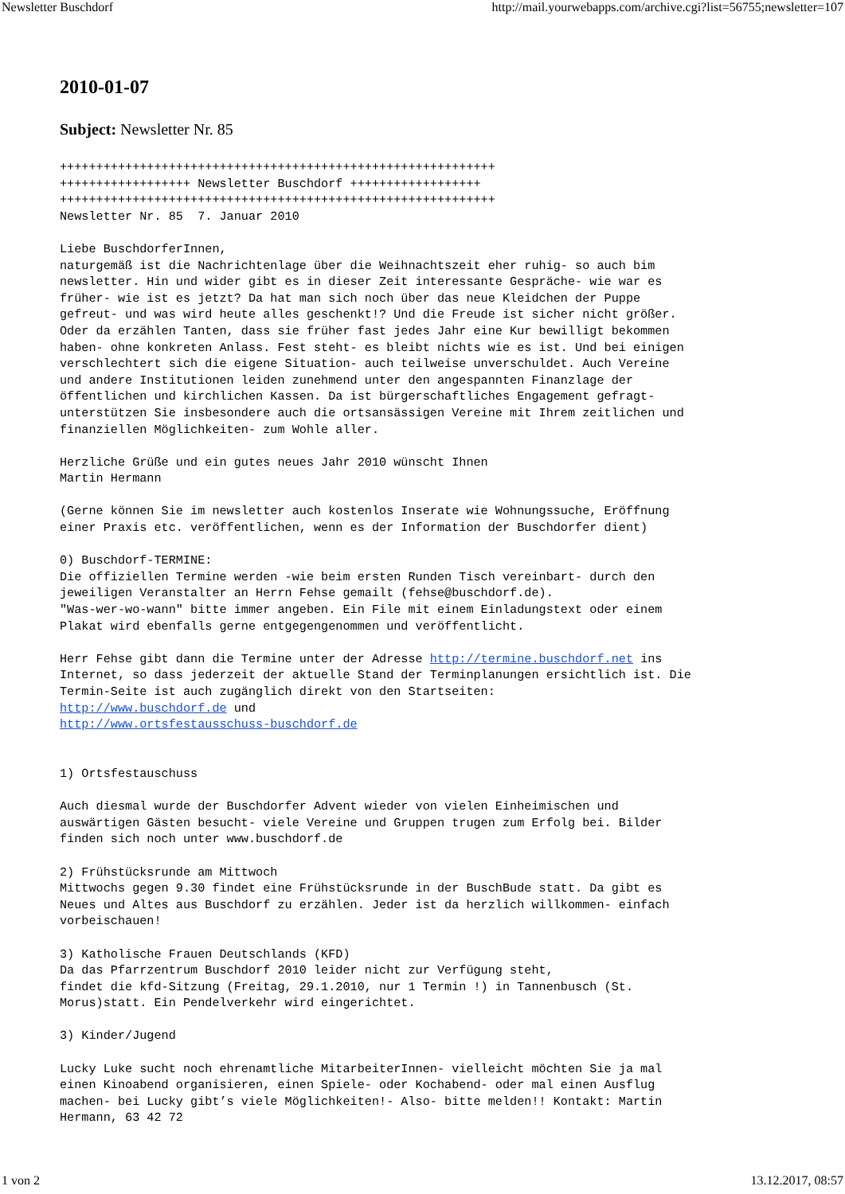Newsletter Buschdorf http://mail.yourwebapps.com/archive.cgi?list=56755;newsletter=107
2010-01-07
Subject: Newsletter Nr. 85
++++++++++++++++++++++++++++++++++++++++++++++++++++++++++++
++++++++++++++++++ Newsletter Buschdorf ++++++++++++++++++
++++++++++++++++++++++++++++++++++++++++++++++++++++++++++++
Newsletter Nr. 85  7. Januar 2010

Liebe BuschdorferInnen,
naturgemäß ist die Nachrichtenlage über die Weihnachtszeit eher ruhig- so auch bim
newsletter. Hin und wider gibt es in dieser Zeit interessante Gespräche- wie war es
früher- wie ist es jetzt? Da hat man sich noch über das neue Kleidchen der Puppe
gefreut- und was wird heute alles geschenkt!? Und die Freude ist sicher nicht größer.
Oder da erzählen Tanten, dass sie früher fast jedes Jahr eine Kur bewilligt bekommen
haben- ohne konkreten Anlass. Fest steht- es bleibt nichts wie es ist. Und bei einigen
verschlechtert sich die eigene Situation- auch teilweise unverschuldet. Auch Vereine
und andere Institutionen leiden zunehmend unter den angespannten Finanzlage der
öffentlichen und kirchlichen Kassen. Da ist bürgerschaftliches Engagement gefragt-
unterstützen Sie insbesondere auch die ortsansässigen Vereine mit Ihrem zeitlichen und
finanziellen Möglichkeiten- zum Wohle aller.

Herzliche Grüße und ein gutes neues Jahr 2010 wünscht Ihnen
Martin Hermann

(Gerne können Sie im newsletter auch kostenlos Inserate wie Wohnungssuche, Eröffnung
einer Praxis etc. veröffentlichen, wenn es der Information der Buschdorfer dient)

0) Buschdorf-TERMINE:
Die offiziellen Termine werden -wie beim ersten Runden Tisch vereinbart- durch den
jeweiligen Veranstalter an Herrn Fehse gemailt (fehse@buschdorf.de).
"Was-wer-wo-wann" bitte immer angeben. Ein File mit einem Einladungstext oder einem
Plakat wird ebenfalls gerne entgegengenommen und veröffentlicht.

Herr Fehse gibt dann die Termine unter der Adresse http://termine.buschdorf.net ins
Internet, so dass jederzeit der aktuelle Stand der Terminplanungen ersichtlich ist. Die
Termin-Seite ist auch zugänglich direkt von den Startseiten:
http://www.buschdorf.de und
http://www.ortsfestausschuss-buschdorf.de


1) Ortsfestauschuss

Auch diesmal wurde der Buschdorfer Advent wieder von vielen Einheimischen und
auswärtigen Gästen besucht- viele Vereine und Gruppen trugen zum Erfolg bei. Bilder
finden sich noch unter www.buschdorf.de

2) Frühstücksrunde am Mittwoch
Mittwochs gegen 9.30 findet eine Frühstücksrunde in der BuschBude statt. Da gibt es
Neues und Altes aus Buschdorf zu erzählen. Jeder ist da herzlich willkommen- einfach
vorbeischauen!

3) Katholische Frauen Deutschlands (KFD)
Da das Pfarrzentrum Buschdorf 2010 leider nicht zur Verfügung steht,
findet die kfd-Sitzung (Freitag, 29.1.2010, nur 1 Termin !) in Tannenbusch (St.
Morus)statt. Ein Pendelverkehr wird eingerichtet.

3) Kinder/Jugend

Lucky Luke sucht noch ehrenamtliche MitarbeiterInnen- vielleicht möchten Sie ja mal
einen Kinoabend organisieren, einen Spiele- oder Kochabend- oder mal einen Ausflug
machen- bei Lucky gibt’s viele Möglichkeiten!- Also- bitte melden!! Kontakt: Martin
Hermann, 63 42 72
1 von 2 13.12.2017, 08:57